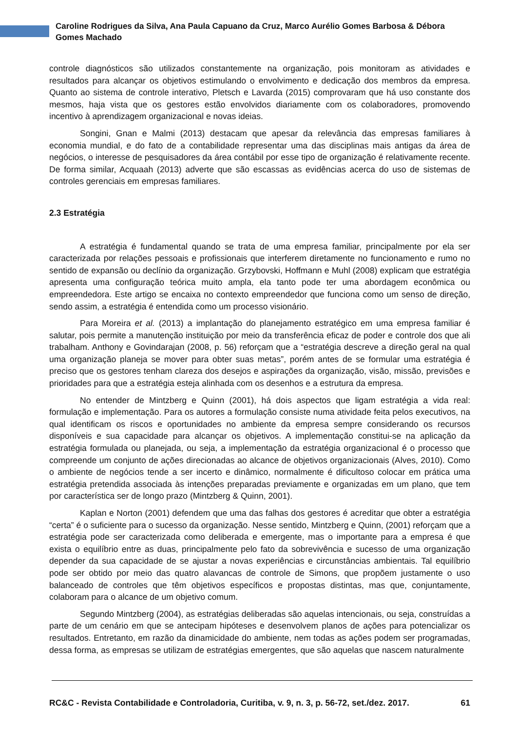Caroline Rodrigues da Silva, Ana Paula Capuano da Cruz, Marco Aurélio Gomes Barbosa & Débora Gomes Machado
controle diagnósticos são utilizados constantemente na organização, pois monitoram as atividades e resultados para alcançar os objetivos estimulando o envolvimento e dedicação dos membros da empresa. Quanto ao sistema de controle interativo, Pletsch e Lavarda (2015) comprovaram que há uso constante dos mesmos, haja vista que os gestores estão envolvidos diariamente com os colaboradores, promovendo incentivo à aprendizagem organizacional e novas ideias.
Songini, Gnan e Malmi (2013) destacam que apesar da relevância das empresas familiares à economia mundial, e do fato de a contabilidade representar uma das disciplinas mais antigas da área de negócios, o interesse de pesquisadores da área contábil por esse tipo de organização é relativamente recente. De forma similar, Acquaah (2013) adverte que são escassas as evidências acerca do uso de sistemas de controles gerenciais em empresas familiares.
2.3 Estratégia
A estratégia é fundamental quando se trata de uma empresa familiar, principalmente por ela ser caracterizada por relações pessoais e profissionais que interferem diretamente no funcionamento e rumo no sentido de expansão ou declínio da organização. Grzybovski, Hoffmann e Muhl (2008) explicam que estratégia apresenta uma configuração teórica muito ampla, ela tanto pode ter uma abordagem econômica ou empreendedora. Este artigo se encaixa no contexto empreendedor que funciona como um senso de direção, sendo assim, a estratégia é entendida como um processo visionário.
Para Moreira et al. (2013) a implantação do planejamento estratégico em uma empresa familiar é salutar, pois permite a manutenção instituição por meio da transferência eficaz de poder e controle dos que ali trabalham. Anthony e Govindarajan (2008, p. 56) reforçam que a “estratégia descreve a direção geral na qual uma organização planeja se mover para obter suas metas”, porém antes de se formular uma estratégia é preciso que os gestores tenham clareza dos desejos e aspirações da organização, visão, missão, previsões e prioridades para que a estratégia esteja alinhada com os desenhos e a estrutura da empresa.
No entender de Mintzberg e Quinn (2001), há dois aspectos que ligam estratégia a vida real: formulação e implementação. Para os autores a formulação consiste numa atividade feita pelos executivos, na qual identificam os riscos e oportunidades no ambiente da empresa sempre considerando os recursos disponíveis e sua capacidade para alcançar os objetivos. A implementação constitui-se na aplicação da estratégia formulada ou planejada, ou seja, a implementação da estratégia organizacional é o processo que compreende um conjunto de ações direcionadas ao alcance de objetivos organizacionais (Alves, 2010). Como o ambiente de negócios tende a ser incerto e dinâmico, normalmente é dificultoso colocar em prática uma estratégia pretendida associada às intenções preparadas previamente e organizadas em um plano, que tem por característica ser de longo prazo (Mintzberg & Quinn, 2001).
Kaplan e Norton (2001) defendem que uma das falhas dos gestores é acreditar que obter a estratégia “certa” é o suficiente para o sucesso da organização. Nesse sentido, Mintzberg e Quinn, (2001) reforçam que a estratégia pode ser caracterizada como deliberada e emergente, mas o importante para a empresa é que exista o equilíbrio entre as duas, principalmente pelo fato da sobrevivência e sucesso de uma organização depender da sua capacidade de se ajustar a novas experiências e circunstâncias ambientais. Tal equilíbrio pode ser obtido por meio das quatro alavancas de controle de Simons, que propõem justamente o uso balanceado de controles que têm objetivos específicos e propostas distintas, mas que, conjuntamente, colaboram para o alcance de um objetivo comum.
Segundo Mintzberg (2004), as estratégias deliberadas são aquelas intencionais, ou seja, construídas a parte de um cenário em que se antecipam hipóteses e desenvolvem planos de ações para potencializar os resultados. Entretanto, em razão da dinamicidade do ambiente, nem todas as ações podem ser programadas, dessa forma, as empresas se utilizam de estratégias emergentes, que são aquelas que nascem naturalmente
RC&C - Revista Contabilidade e Controladoria, Curitiba, v. 9, n. 3, p. 56-72, set./dez. 2017. 61